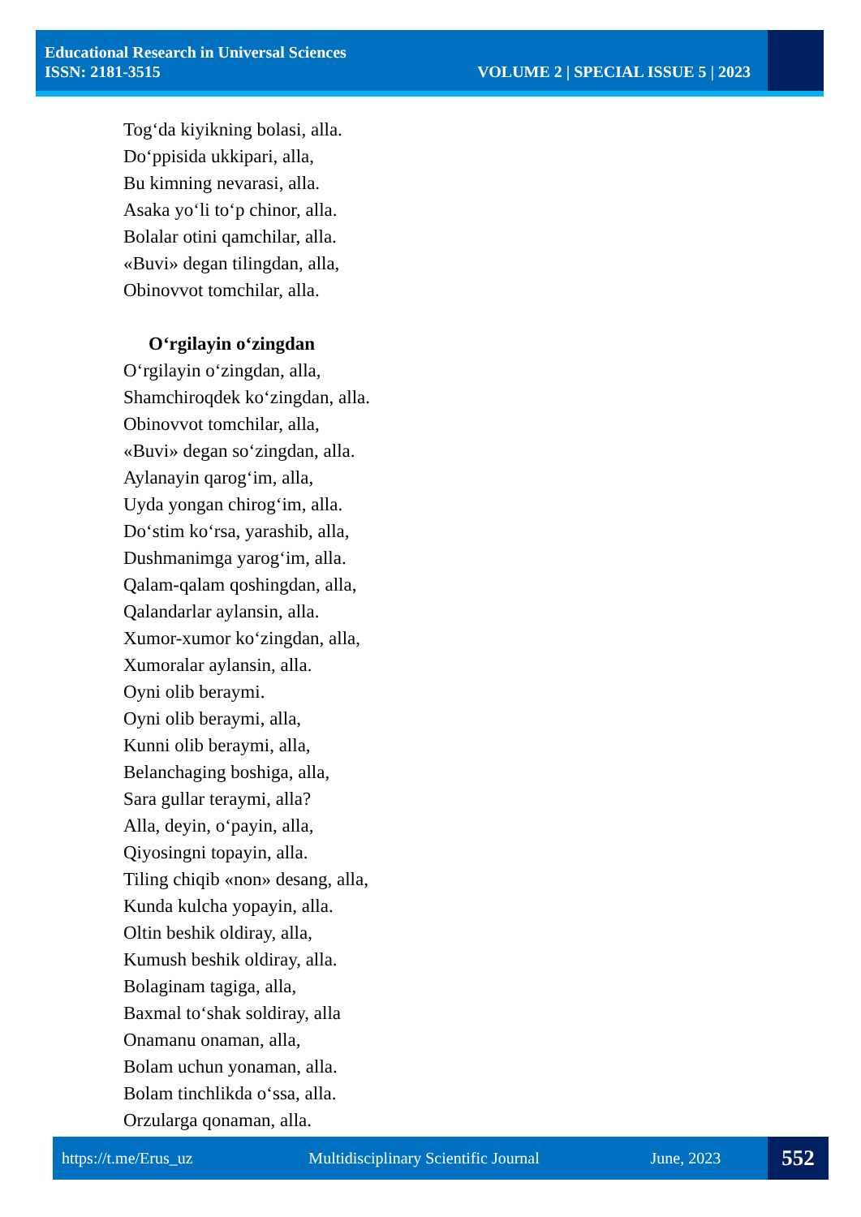Educational Research in Universal Sciences
ISSN: 2181-3515 VOLUME 2 | SPECIAL ISSUE 5 | 2023
Tog‘da kiyikning bolasi, alla.
Do‘ppisida ukkipari, alla,
Bu kimning nevarasi, alla.
Asaka yo‘li to‘p chinor, alla.
Bolalar otini qamchilar, alla.
«Buvi» degan tilingdan, alla,
Obinovvot tomchilar, alla.
O‘rgilayin o‘zingdan
O‘rgilayin o‘zingdan, alla,
Shamchiroqdek ko‘zingdan, alla.
Obinovvot tomchilar, alla,
«Buvi» degan so‘zingdan, alla.
Aylanayin qarog‘im, alla,
Uyda yongan chirog‘im, alla.
Do‘stim ko‘rsa, yarashib, alla,
Dushmanimga yarog‘im, alla.
Qalam-qalam qoshingdan, alla,
Qalandarlar aylansin, alla.
Xumor-xumor ko‘zingdan, alla,
Xumoralar aylansin, alla.
Oyni olib beraymi.
Oyni olib beraymi, alla,
Kunni olib beraymi, alla,
Belanchaging boshiga, alla,
Sara gullar teraymi, alla?
Alla, deyin, o‘payin, alla,
Qiyosingni topayin, alla.
Tiling chiqib «non» desang, alla,
Kunda kulcha yopayin, alla.
Oltin beshik oldiray, alla,
Kumush beshik oldiray, alla.
Bolaginam tagiga, alla,
Baxmal to‘shak soldiray, alla
Onamanu onaman, alla,
Bolam uchun yonaman, alla.
Bolam tinchlikda o‘ssa, alla.
Orzularga qonaman, alla.
https://t.me/Erus_uz Multidisciplinary Scientific Journal June, 2023 552